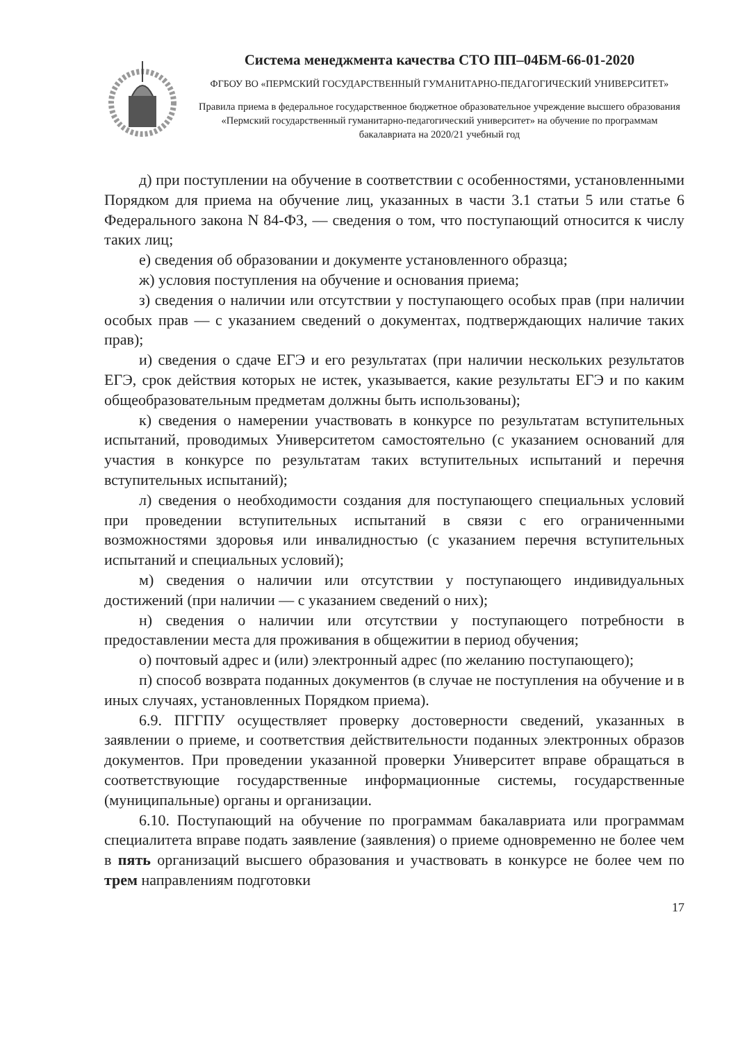Система менеджмента качества СТО ПП–04БМ-66-01-2020
ФГБОУ ВО «ПЕРМСКИЙ ГОСУДАРСТВЕННЫЙ ГУМАНИТАРНО-ПЕДАГОГИЧЕСКИЙ УНИВЕРСИТЕТ»
Правила приема в федеральное государственное бюджетное образовательное учреждение высшего образования «Пермский государственный гуманитарно-педагогический университет» на обучение по программам бакалавриата на 2020/21 учебный год
д) при поступлении на обучение в соответствии с особенностями, установленными Порядком для приема на обучение лиц, указанных в части 3.1 статьи 5 или статье 6 Федерального закона N 84-ФЗ, — сведения о том, что поступающий относится к числу таких лиц;
е) сведения об образовании и документе установленного образца;
ж) условия поступления на обучение и основания приема;
з) сведения о наличии или отсутствии у поступающего особых прав (при наличии особых прав — с указанием сведений о документах, подтверждающих наличие таких прав);
и) сведения о сдаче ЕГЭ и его результатах (при наличии нескольких результатов ЕГЭ, срок действия которых не истек, указывается, какие результаты ЕГЭ и по каким общеобразовательным предметам должны быть использованы);
к) сведения о намерении участвовать в конкурсе по результатам вступительных испытаний, проводимых Университетом самостоятельно (с указанием оснований для участия в конкурсе по результатам таких вступительных испытаний и перечня вступительных испытаний);
л) сведения о необходимости создания для поступающего специальных условий при проведении вступительных испытаний в связи с его ограниченными возможностями здоровья или инвалидностью (с указанием перечня вступительных испытаний и специальных условий);
м) сведения о наличии или отсутствии у поступающего индивидуальных достижений (при наличии — с указанием сведений о них);
н) сведения о наличии или отсутствии у поступающего потребности в предоставлении места для проживания в общежитии в период обучения;
о) почтовый адрес и (или) электронный адрес (по желанию поступающего);
п) способ возврата поданных документов (в случае не поступления на обучение и в иных случаях, установленных Порядком приема).
6.9. ПГГПУ осуществляет проверку достоверности сведений, указанных в заявлении о приеме, и соответствия действительности поданных электронных образов документов. При проведении указанной проверки Университет вправе обращаться в соответствующие государственные информационные системы, государственные (муниципальные) органы и организации.
6.10. Поступающий на обучение по программам бакалавриата или программам специалитета вправе подать заявление (заявления) о приеме одновременно не более чем в пять организаций высшего образования и участвовать в конкурсе не более чем по трем направлениям подготовки
17